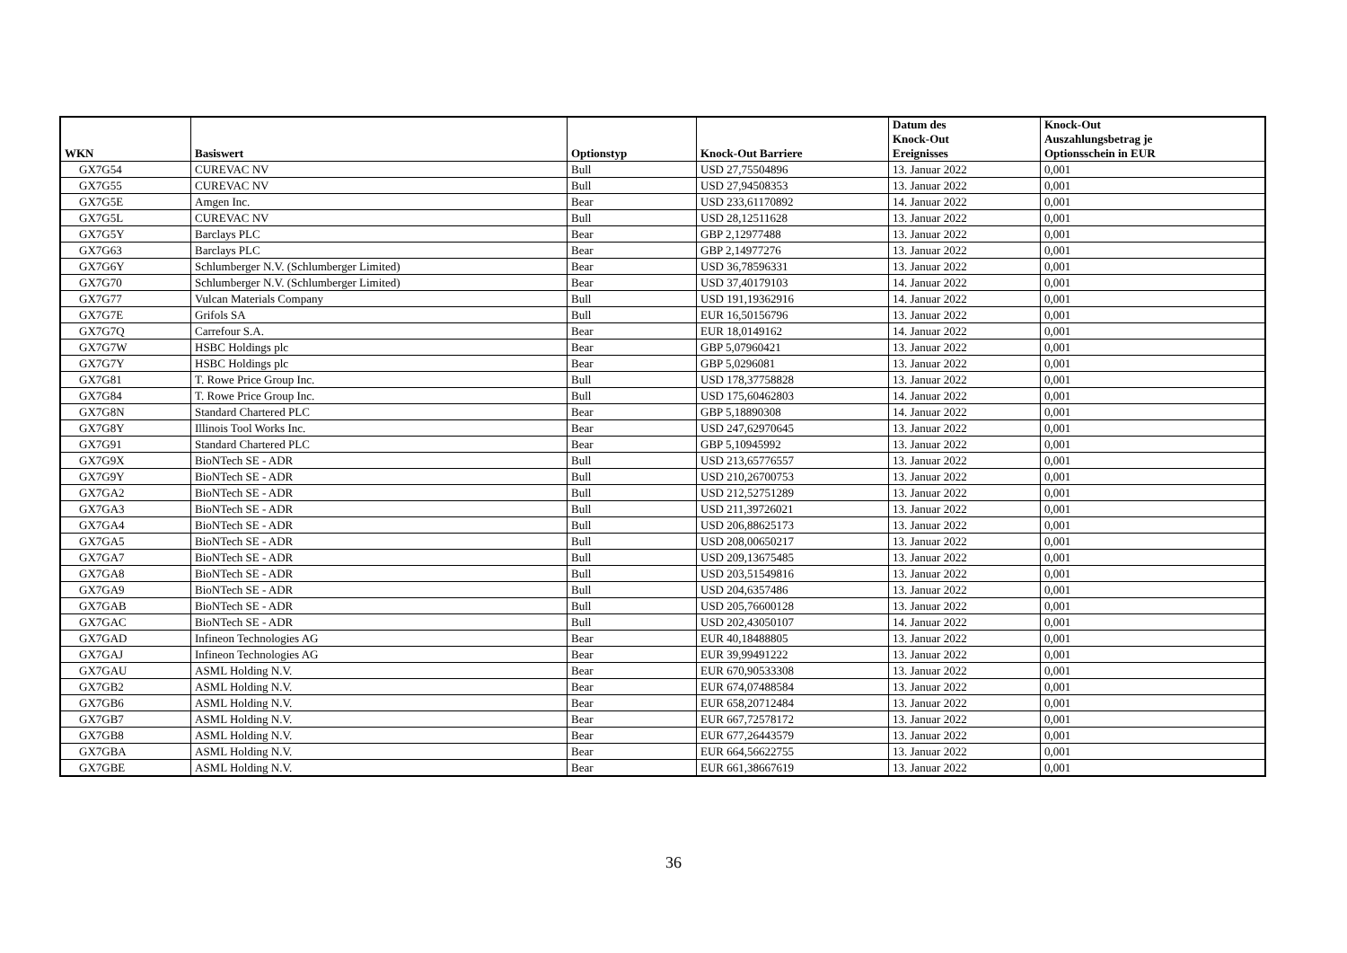| WKN | Basiswert | Optionstyp | Knock-Out Barriere | Datum des Knock-Out Ereignisses | Knock-Out Auszahlungsbetrag je Optionsschein in EUR |
| --- | --- | --- | --- | --- | --- |
| GX7G54 | CUREVAC NV | Bull | USD 27,75504896 | 13. Januar 2022 | 0,001 |
| GX7G55 | CUREVAC NV | Bull | USD 27,94508353 | 13. Januar 2022 | 0,001 |
| GX7G5E | Amgen Inc. | Bear | USD 233,61170892 | 14. Januar 2022 | 0,001 |
| GX7G5L | CUREVAC NV | Bull | USD 28,12511628 | 13. Januar 2022 | 0,001 |
| GX7G5Y | Barclays PLC | Bear | GBP 2,12977488 | 13. Januar 2022 | 0,001 |
| GX7G63 | Barclays PLC | Bear | GBP 2,14977276 | 13. Januar 2022 | 0,001 |
| GX7G6Y | Schlumberger N.V. (Schlumberger Limited) | Bear | USD 36,78596331 | 13. Januar 2022 | 0,001 |
| GX7G70 | Schlumberger N.V. (Schlumberger Limited) | Bear | USD 37,40179103 | 14. Januar 2022 | 0,001 |
| GX7G77 | Vulcan Materials Company | Bull | USD 191,19362916 | 14. Januar 2022 | 0,001 |
| GX7G7E | Grifols SA | Bull | EUR 16,50156796 | 13. Januar 2022 | 0,001 |
| GX7G7Q | Carrefour S.A. | Bear | EUR 18,0149162 | 14. Januar 2022 | 0,001 |
| GX7G7W | HSBC Holdings plc | Bear | GBP 5,07960421 | 13. Januar 2022 | 0,001 |
| GX7G7Y | HSBC Holdings plc | Bear | GBP 5,0296081 | 13. Januar 2022 | 0,001 |
| GX7G81 | T. Rowe Price Group Inc. | Bull | USD 178,37758828 | 13. Januar 2022 | 0,001 |
| GX7G84 | T. Rowe Price Group Inc. | Bull | USD 175,60462803 | 14. Januar 2022 | 0,001 |
| GX7G8N | Standard Chartered PLC | Bear | GBP 5,18890308 | 14. Januar 2022 | 0,001 |
| GX7G8Y | Illinois Tool Works Inc. | Bear | USD 247,62970645 | 13. Januar 2022 | 0,001 |
| GX7G91 | Standard Chartered PLC | Bear | GBP 5,10945992 | 13. Januar 2022 | 0,001 |
| GX7G9X | BioNTech SE - ADR | Bull | USD 213,65776557 | 13. Januar 2022 | 0,001 |
| GX7G9Y | BioNTech SE - ADR | Bull | USD 210,26700753 | 13. Januar 2022 | 0,001 |
| GX7GA2 | BioNTech SE - ADR | Bull | USD 212,52751289 | 13. Januar 2022 | 0,001 |
| GX7GA3 | BioNTech SE - ADR | Bull | USD 211,39726021 | 13. Januar 2022 | 0,001 |
| GX7GA4 | BioNTech SE - ADR | Bull | USD 206,88625173 | 13. Januar 2022 | 0,001 |
| GX7GA5 | BioNTech SE - ADR | Bull | USD 208,00650217 | 13. Januar 2022 | 0,001 |
| GX7GA7 | BioNTech SE - ADR | Bull | USD 209,13675485 | 13. Januar 2022 | 0,001 |
| GX7GA8 | BioNTech SE - ADR | Bull | USD 203,51549816 | 13. Januar 2022 | 0,001 |
| GX7GA9 | BioNTech SE - ADR | Bull | USD 204,6357486 | 13. Januar 2022 | 0,001 |
| GX7GAB | BioNTech SE - ADR | Bull | USD 205,76600128 | 13. Januar 2022 | 0,001 |
| GX7GAC | BioNTech SE - ADR | Bull | USD 202,43050107 | 14. Januar 2022 | 0,001 |
| GX7GAD | Infineon Technologies AG | Bear | EUR 40,18488805 | 13. Januar 2022 | 0,001 |
| GX7GAJ | Infineon Technologies AG | Bear | EUR 39,99491222 | 13. Januar 2022 | 0,001 |
| GX7GAU | ASML Holding N.V. | Bear | EUR 670,90533308 | 13. Januar 2022 | 0,001 |
| GX7GB2 | ASML Holding N.V. | Bear | EUR 674,07488584 | 13. Januar 2022 | 0,001 |
| GX7GB6 | ASML Holding N.V. | Bear | EUR 658,20712484 | 13. Januar 2022 | 0,001 |
| GX7GB7 | ASML Holding N.V. | Bear | EUR 667,72578172 | 13. Januar 2022 | 0,001 |
| GX7GB8 | ASML Holding N.V. | Bear | EUR 677,26443579 | 13. Januar 2022 | 0,001 |
| GX7GBA | ASML Holding N.V. | Bear | EUR 664,56622755 | 13. Januar 2022 | 0,001 |
| GX7GBE | ASML Holding N.V. | Bear | EUR 661,38667619 | 13. Januar 2022 | 0,001 |
36